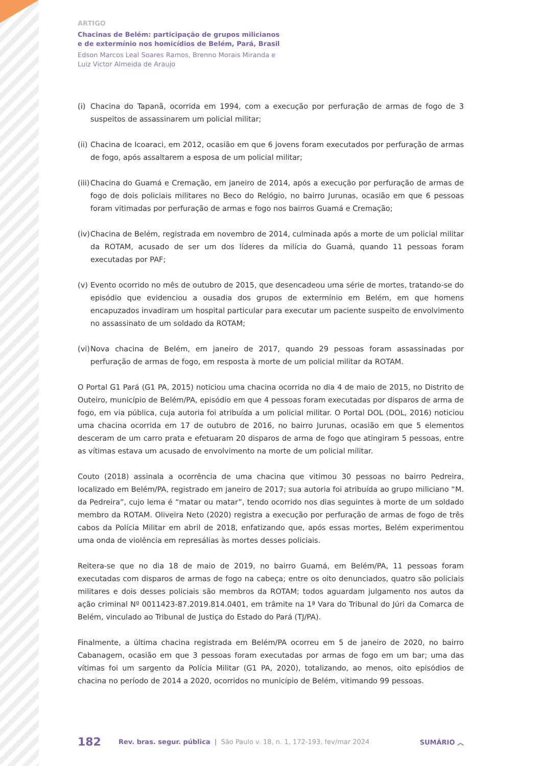ARTIGO
Chacinas de Belém: participação de grupos milicianos e de extermínio nos homicídios de Belém, Pará, Brasil
Edson Marcos Leal Soares Ramos, Brenno Morais Miranda e Luiz Victor Almeida de Araujo
(i) Chacina do Tapanã, ocorrida em 1994, com a execução por perfuração de armas de fogo de 3 suspeitos de assassinarem um policial militar;
(ii) Chacina de Icoaraci, em 2012, ocasião em que 6 jovens foram executados por perfuração de armas de fogo, após assaltarem a esposa de um policial militar;
(iii) Chacina do Guamá e Cremação, em janeiro de 2014, após a execução por perfuração de armas de fogo de dois policiais militares no Beco do Relógio, no bairro Jurunas, ocasião em que 6 pessoas foram vitimadas por perfuração de armas e fogo nos bairros Guamá e Cremação;
(iv) Chacina de Belém, registrada em novembro de 2014, culminada após a morte de um policial militar da ROTAM, acusado de ser um dos líderes da milícia do Guamá, quando 11 pessoas foram executadas por PAF;
(v) Evento ocorrido no mês de outubro de 2015, que desencadeou uma série de mortes, tratando-se do episódio que evidenciou a ousadia dos grupos de extermínio em Belém, em que homens encapuzados invadiram um hospital particular para executar um paciente suspeito de envolvimento no assassinato de um soldado da ROTAM;
(vi) Nova chacina de Belém, em janeiro de 2017, quando 29 pessoas foram assassinadas por perfuração de armas de fogo, em resposta à morte de um policial militar da ROTAM.
O Portal G1 Pará (G1 PA, 2015) noticiou uma chacina ocorrida no dia 4 de maio de 2015, no Distrito de Outeiro, município de Belém/PA, episódio em que 4 pessoas foram executadas por disparos de arma de fogo, em via pública, cuja autoria foi atribuída a um policial militar. O Portal DOL (DOL, 2016) noticiou uma chacina ocorrida em 17 de outubro de 2016, no bairro Jurunas, ocasião em que 5 elementos desceram de um carro prata e efetuaram 20 disparos de arma de fogo que atingiram 5 pessoas, entre as vítimas estava um acusado de envolvimento na morte de um policial militar.
Couto (2018) assinala a ocorrência de uma chacina que vitimou 30 pessoas no bairro Pedreira, localizado em Belém/PA, registrado em janeiro de 2017; sua autoria foi atribuída ao grupo miliciano “M. da Pedreira”, cujo lema é “matar ou matar”, tendo ocorrido nos dias seguintes à morte de um soldado membro da ROTAM. Oliveira Neto (2020) registra a execução por perfuração de armas de fogo de três cabos da Polícia Militar em abril de 2018, enfatizando que, após essas mortes, Belém experimentou uma onda de violência em represálias às mortes desses policiais.
Reitera-se que no dia 18 de maio de 2019, no bairro Guamá, em Belém/PA, 11 pessoas foram executadas com disparos de armas de fogo na cabeça; entre os oito denunciados, quatro são policiais militares e dois desses policiais são membros da ROTAM; todos aguardam julgamento nos autos da ação criminal Nº 0011423-87.2019.814.0401, em trâmite na 1ª Vara do Tribunal do Júri da Comarca de Belém, vinculado ao Tribunal de Justiça do Estado do Pará (TJ/PA).
Finalmente, a última chacina registrada em Belém/PA ocorreu em 5 de janeiro de 2020, no bairro Cabanagem, ocasião em que 3 pessoas foram executadas por armas de fogo em um bar; uma das vítimas foi um sargento da Polícia Militar (G1 PA, 2020), totalizando, ao menos, oito episódios de chacina no período de 2014 a 2020, ocorridos no município de Belém, vitimando 99 pessoas.
182 Rev. bras. segur. pública | São Paulo v. 18, n. 1, 172-193, fev/mar 2024 SUMÁRIO ︿